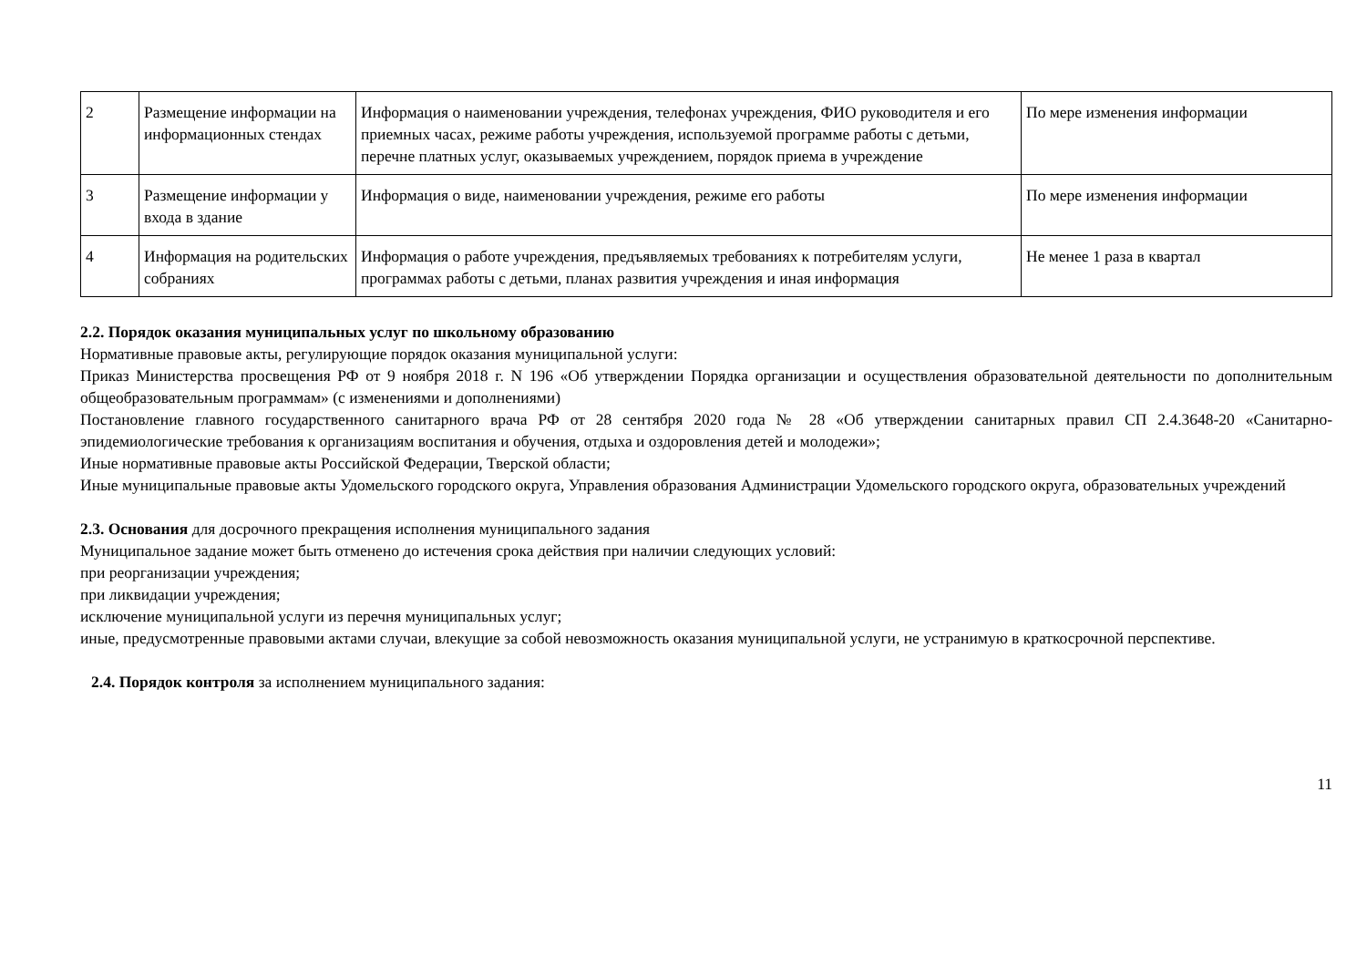| 2 | Размещение информации на информационных стендах | Информация о наименовании учреждения, телефонах учреждения, ФИО руководителя и его приемных часах, режиме работы учреждения, используемой программе работы с детьми, перечне платных услуг, оказываемых учреждением, порядок приема в учреждение | По мере изменения информации |
| 3 | Размещение информации у входа в здание | Информация о виде, наименовании учреждения, режиме его работы | По мере изменения информации |
| 4 | Информация на родительских собраниях | Информация о работе учреждения, предъявляемых требованиях к потребителям услуги, программах работы с детьми, планах развития учреждения и иная информация | Не менее 1 раза в квартал |
2.2. Порядок оказания муниципальных услуг по школьному образованию
Нормативные правовые акты, регулирующие порядок оказания муниципальной услуги:
Приказ Министерства просвещения РФ от 9 ноября 2018 г. N 196 «Об утверждении Порядка организации и осуществления образовательной деятельности по дополнительным общеобразовательным программам» (с изменениями и дополнениями)
Постановление главного государственного санитарного врача РФ от 28 сентября 2020 года № 28 «Об утверждении санитарных правил СП 2.4.3648-20 «Санитарно-эпидемиологические требования к организациям воспитания и обучения, отдыха и оздоровления детей и молодежи»;
Иные нормативные правовые акты Российской Федерации, Тверской области;
Иные муниципальные правовые акты Удомельского городского округа, Управления образования Администрации Удомельского городского округа, образовательных учреждений
2.3. Основания для досрочного прекращения исполнения муниципального задания
Муниципальное задание может быть отменено до истечения срока действия при наличии следующих условий:
при реорганизации учреждения;
при ликвидации учреждения;
исключение муниципальной услуги из перечня муниципальных услуг;
иные, предусмотренные правовыми актами случаи, влекущие за собой невозможность оказания муниципальной услуги, не устранимую в краткосрочной перспективе.
2.4. Порядок контроля за исполнением муниципального задания:
11